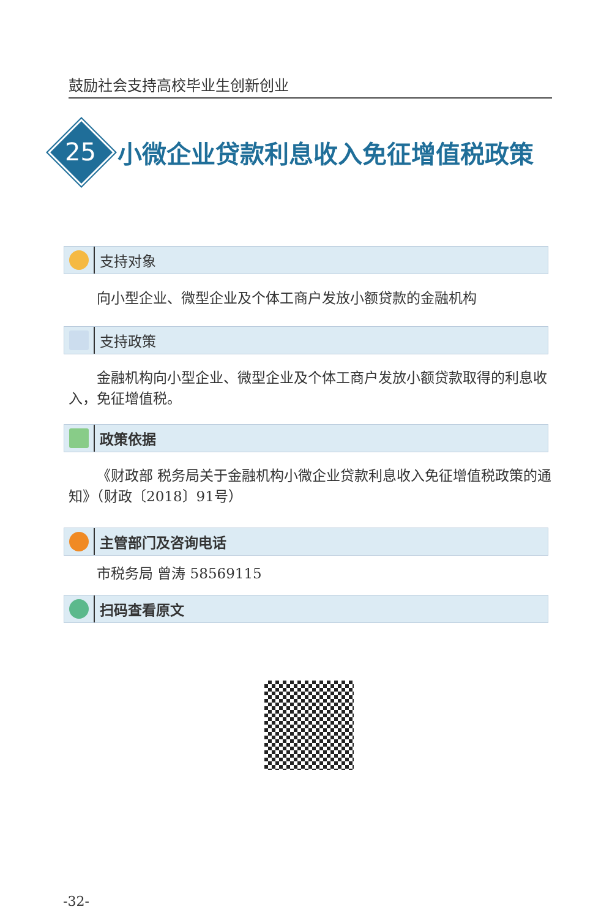鼓励社会支持高校毕业生创新创业
25
小微企业贷款利息收入免征增值税政策
支持对象
向小型企业、微型企业及个体工商户发放小额贷款的金融机构
支持政策
金融机构向小型企业、微型企业及个体工商户发放小额贷款取得的利息收入，免征增值税。
政策依据
《财政部 税务局关于金融机构小微企业贷款利息收入免征增值税政策的通知》（财政〔2018〕91号）
主管部门及咨询电话
市税务局 曾涛 58569115
扫码查看原文
-32-